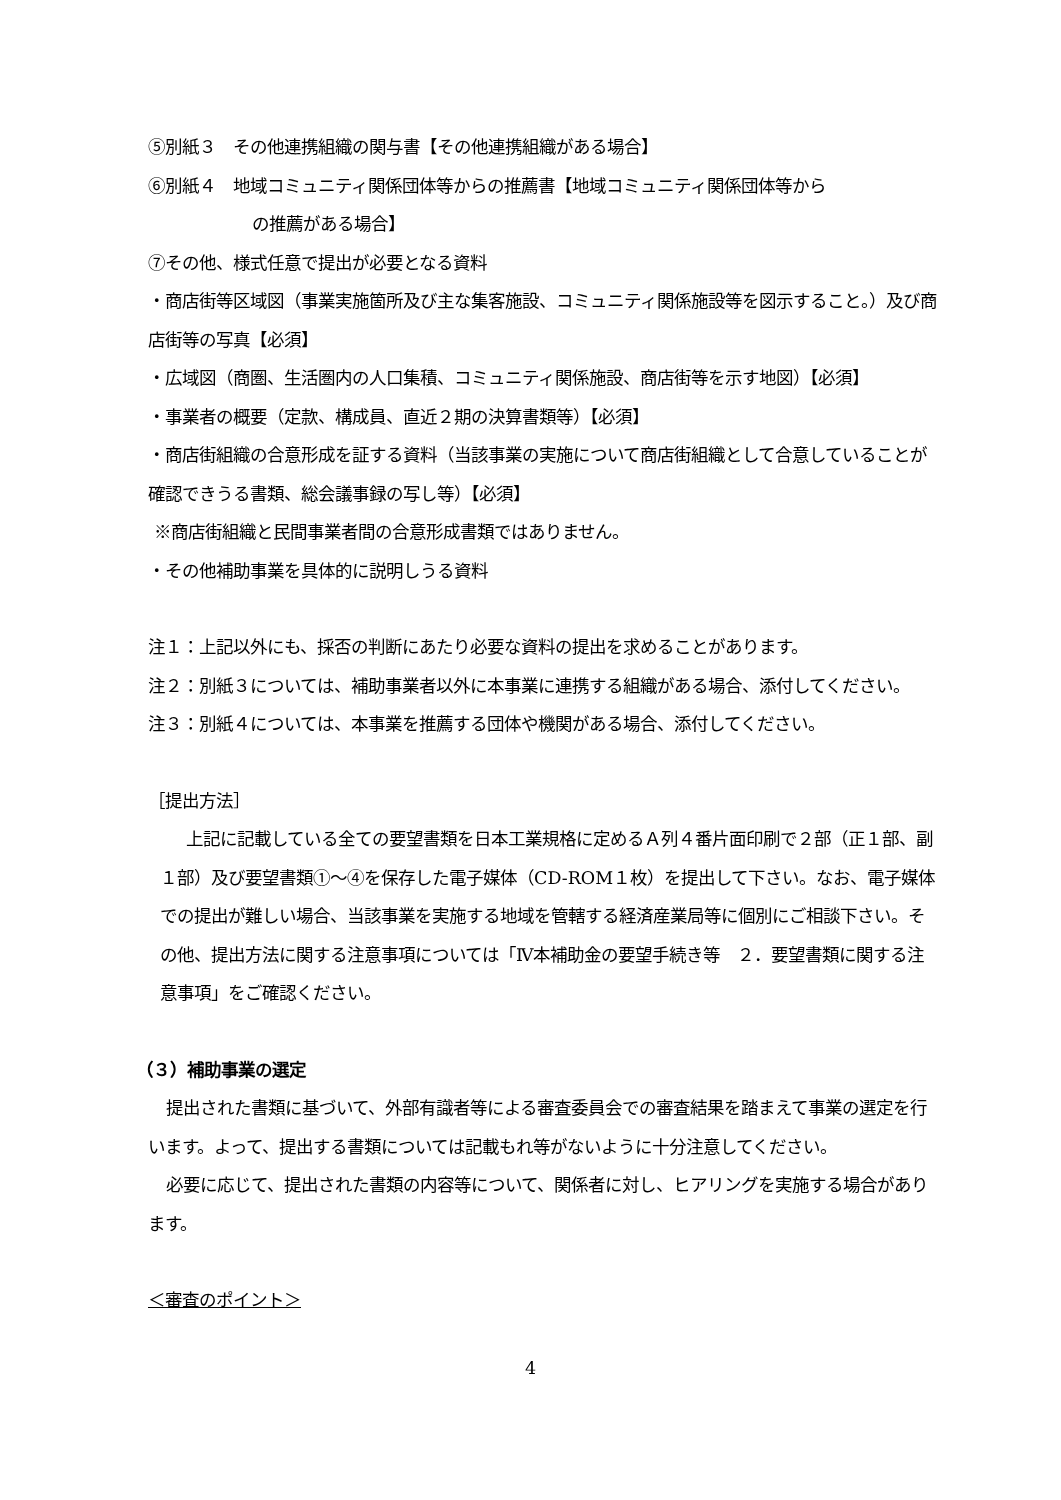⑤別紙３　その他連携組織の関与書【その他連携組織がある場合】
⑥別紙４　地域コミュニティ関係団体等からの推薦書【地域コミュニティ関係団体等から
の推薦がある場合】
⑦その他、様式任意で提出が必要となる資料
・商店街等区域図（事業実施箇所及び主な集客施設、コミュニティ関係施設等を図示すること。）及び商店街等の写真【必須】
・広域図（商圏、生活圏内の人口集積、コミュニティ関係施設、商店街等を示す地図）【必須】
・事業者の概要（定款、構成員、直近２期の決算書類等）【必須】
・商店街組織の合意形成を証する資料（当該事業の実施について商店街組織として合意していることが確認できうる書類、総会議事録の写し等）【必須】
※商店街組織と民間事業者間の合意形成書類ではありません。
・その他補助事業を具体的に説明しうる資料
注１：上記以外にも、採否の判断にあたり必要な資料の提出を求めることがあります。
注２：別紙３については、補助事業者以外に本事業に連携する組織がある場合、添付してください。
注３：別紙４については、本事業を推薦する団体や機関がある場合、添付してください。
［提出方法］
上記に記載している全ての要望書類を日本工業規格に定めるＡ列４番片面印刷で２部（正１部、副１部）及び要望書類①～④を保存した電子媒体（CD-ROM１枚）を提出して下さい。なお、電子媒体での提出が難しい場合、当該事業を実施する地域を管轄する経済産業局等に個別にご相談下さい。その他、提出方法に関する注意事項については「Ⅳ本補助金の要望手続き等　２．要望書類に関する注意事項」をご確認ください。
（３）補助事業の選定
提出された書類に基づいて、外部有識者等による審査委員会での審査結果を踏まえて事業の選定を行います。よって、提出する書類については記載もれ等がないように十分注意してください。
必要に応じて、提出された書類の内容等について、関係者に対し、ヒアリングを実施する場合があります。
＜審査のポイント＞
4